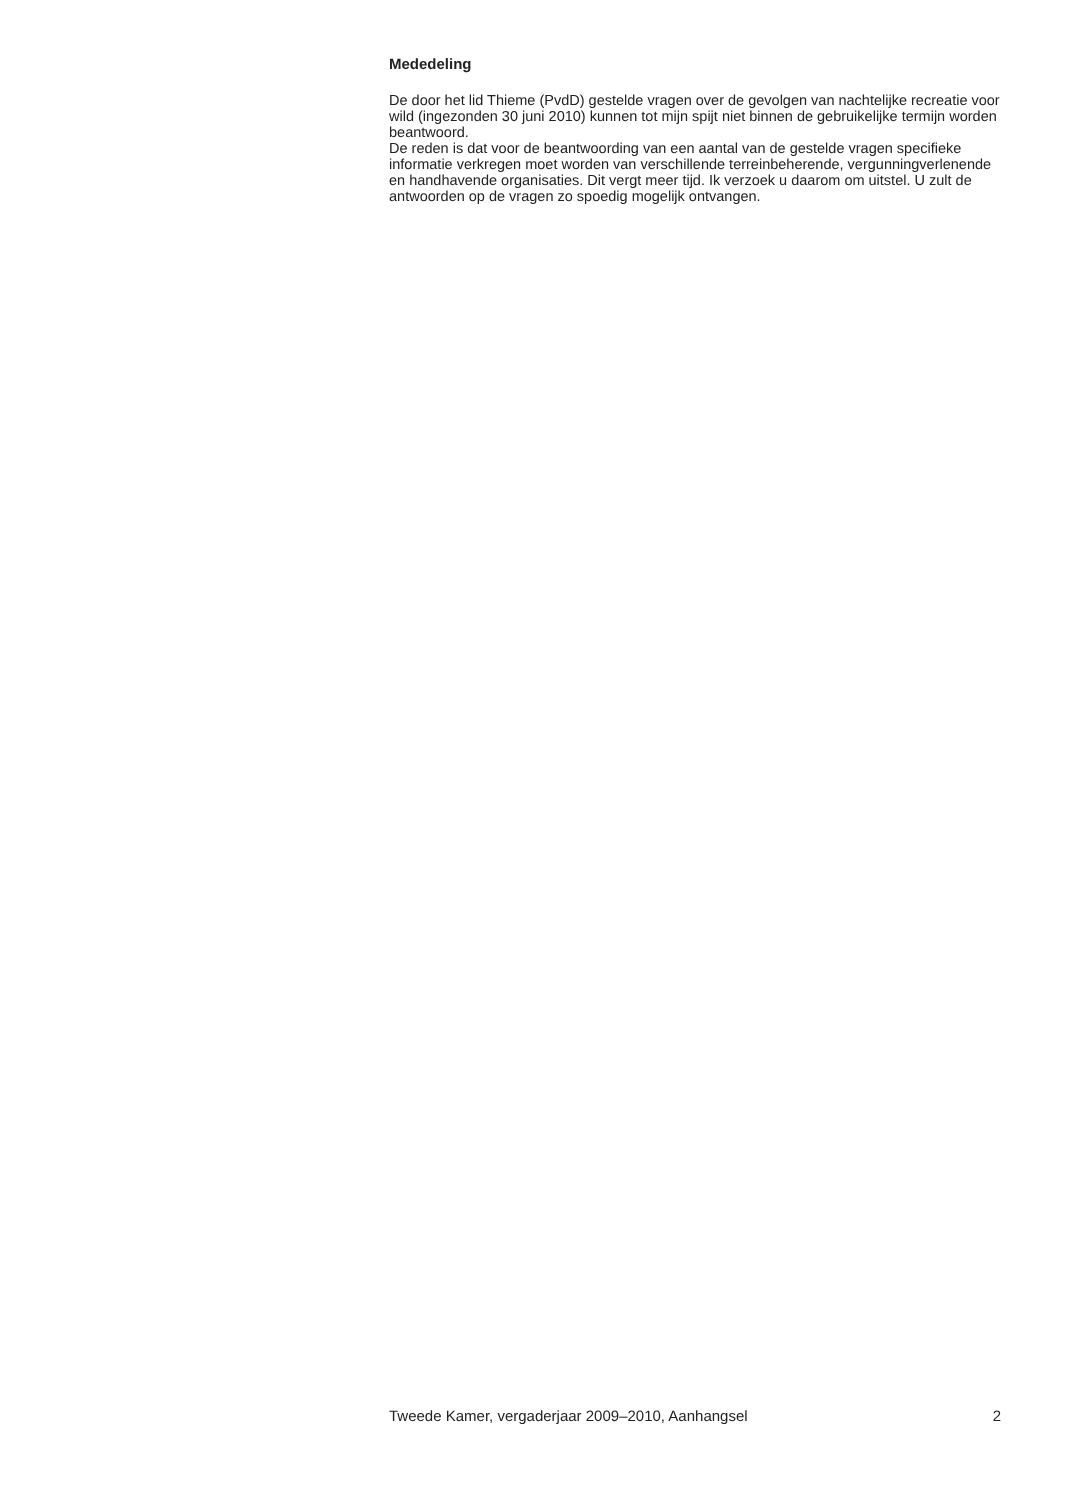Mededeling
De door het lid Thieme (PvdD) gestelde vragen over de gevolgen van nachtelijke recreatie voor wild (ingezonden 30 juni 2010) kunnen tot mijn spijt niet binnen de gebruikelijke termijn worden beantwoord.
De reden is dat voor de beantwoording van een aantal van de gestelde vragen specifieke informatie verkregen moet worden van verschillende terreinbeherende, vergunningverlenende en handhavende organisaties. Dit vergt meer tijd. Ik verzoek u daarom om uitstel. U zult de antwoorden op de vragen zo spoedig mogelijk ontvangen.
Tweede Kamer, vergaderjaar 2009–2010, Aanhangsel 2